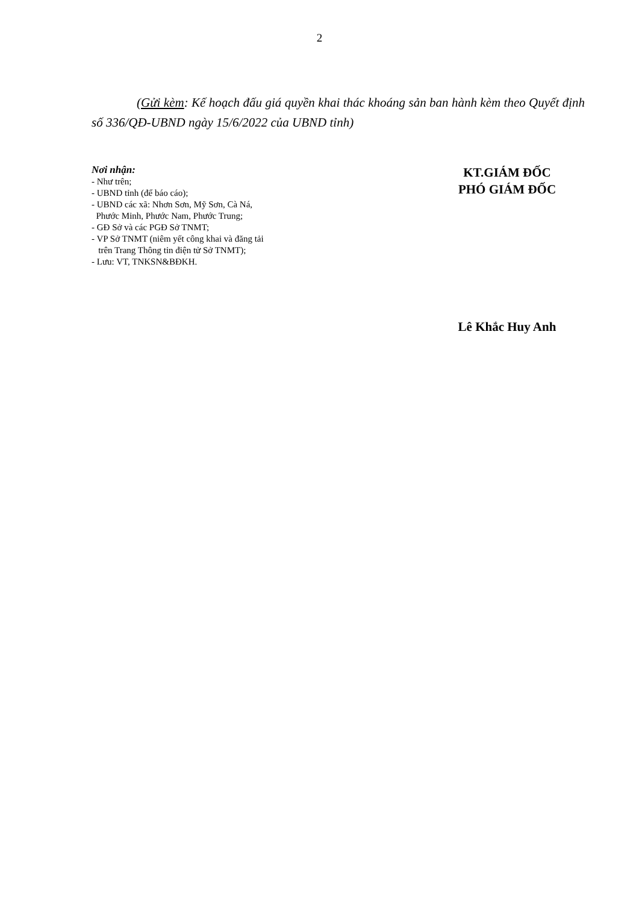2
(Gửi kèm: Kế hoạch đấu giá quyền khai thác khoáng sản ban hành kèm theo Quyết định số 336/QĐ-UBND ngày 15/6/2022 của UBND tỉnh)
Nơi nhận:
- Như trên;
- UBND tỉnh (để báo cáo);
- UBND các xã: Nhơn Sơn, Mỹ Sơn, Cà Ná,
Phước Minh, Phước Nam, Phước Trung;
- GĐ Sở và các PGĐ Sở TNMT;
- VP Sở TNMT (niêm yết công khai và đăng tải
trên Trang Thông tin điện tử Sở TNMT);
- Lưu: VT, TNKSN&BĐKH.
KT.GIÁM ĐỐC
PHÓ GIÁM ĐỐC
Lê Khắc Huy Anh